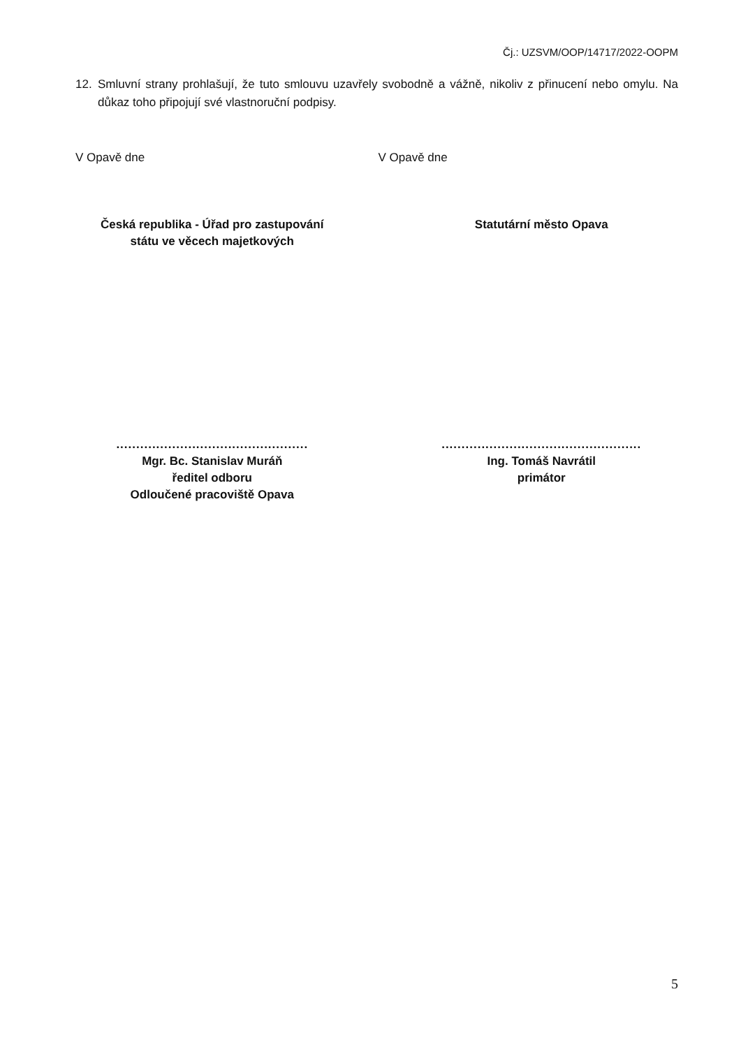Čj.: UZSVM/OOP/14717/2022-OOPM
12. Smluvní strany prohlašují, že tuto smlouvu uzavřely svobodně a vážně, nikoliv z přinucení nebo omylu. Na důkaz toho připojují své vlastnoruční podpisy.
V Opavě dne V Opavě dne
Česká republika - Úřad pro zastupování
státu ve věcech majetkových
Statutární město Opava
................................................
Mgr. Bc. Stanislav Muráň
ředitel odboru
Odloučené pracoviště Opava
..................................................
Ing. Tomáš Navrátil
primátor
5